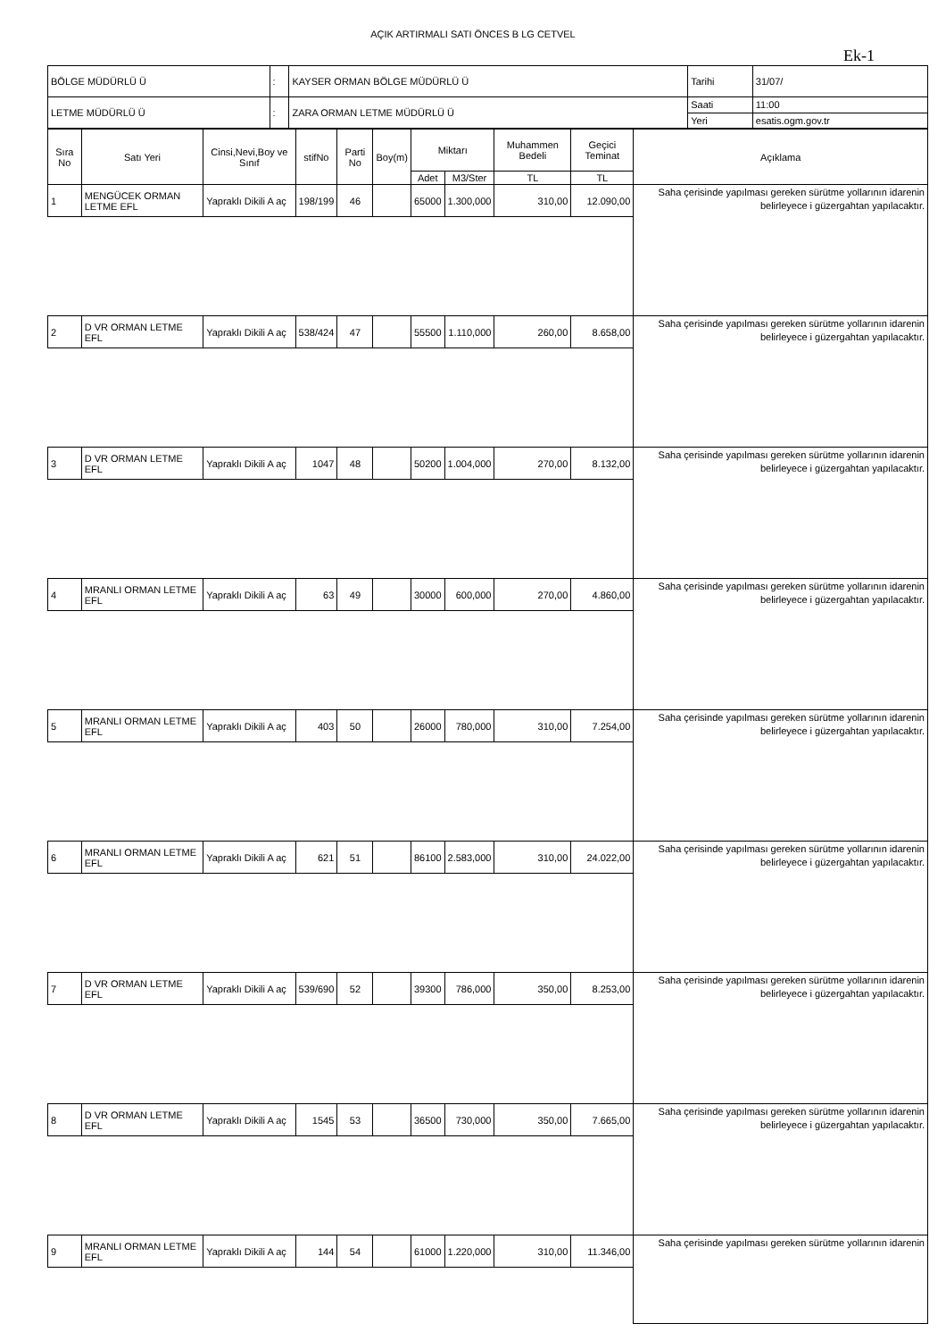AÇIK ARTIRMALI SATI ÖNCES B LG CETVEL
Ek-1
| BÖLGE MÜDÜRLÜ Ü | : | KAYSER ORMAN BÖLGE MÜDÜRLÜ Ü | Tarihi | 31/07/ |
| LETME MÜDÜRLÜ Ü | : | ZARA ORMAN LETME MÜDÜRLÜ Ü | Saati | 11:00 |
| | | | Yeri | esatis.ogm.gov.tr |
| Sıra No | Satı Yeri | Cinsi,Nevi,Boy ve Sınıf | stifNo | Parti No | Boy(m) | Miktarı | | Muhammen Bedeli | Geçici Teminat | Açıklama |
| --- | --- | --- | --- | --- | --- | --- | --- | --- | --- | --- |
| | | | | | | Adet | M3/Ster | TL | TL | |
| 1 | MENGÜCEK ORMAN LETME EFL | Yapraklı Dikili A aç | 198/199 | 46 | | 65000 | 1.300,000 | 310,00 | 12.090,00 | Saha çerisinde yapılması gereken sürütme yollarının idarenin belirleyece i güzergahtan yapılacaktır. |
| 2 | D VR ORMAN LETME EFL | Yapraklı Dikili A aç | 538/424 | 47 | | 55500 | 1.110,000 | 260,00 | 8.658,00 | Saha çerisinde yapılması gereken sürütme yollarının idarenin belirleyece i güzergahtan yapılacaktır. |
| 3 | D VR ORMAN LETME EFL | Yapraklı Dikili A aç | 1047 | 48 | | 50200 | 1.004,000 | 270,00 | 8.132,00 | Saha çerisinde yapılması gereken sürütme yollarının idarenin belirleyece i güzergahtan yapılacaktır. |
| 4 | MRANLI ORMAN LETME EFL | Yapraklı Dikili A aç | 63 | 49 | | 30000 | 600,000 | 270,00 | 4.860,00 | Saha çerisinde yapılması gereken sürütme yollarının idarenin belirleyece i güzergahtan yapılacaktır. |
| 5 | MRANLI ORMAN LETME EFL | Yapraklı Dikili A aç | 403 | 50 | | 26000 | 780,000 | 310,00 | 7.254,00 | Saha çerisinde yapılması gereken sürütme yollarının idarenin belirleyece i güzergahtan yapılacaktır. |
| 6 | MRANLI ORMAN LETME EFL | Yapraklı Dikili A aç | 621 | 51 | | 86100 | 2.583,000 | 310,00 | 24.022,00 | Saha çerisinde yapılması gereken sürütme yollarının idarenin belirleyece i güzergahtan yapılacaktır. |
| 7 | D VR ORMAN LETME EFL | Yapraklı Dikili A aç | 539/690 | 52 | | 39300 | 786,000 | 350,00 | 8.253,00 | Saha çerisinde yapılması gereken sürütme yollarının idarenin belirleyece i güzergahtan yapılacaktır. |
| 8 | D VR ORMAN LETME EFL | Yapraklı Dikili A aç | 1545 | 53 | | 36500 | 730,000 | 350,00 | 7.665,00 | Saha çerisinde yapılması gereken sürütme yollarının idarenin belirleyece i güzergahtan yapılacaktır. |
| 9 | MRANLI ORMAN LETME EFL | Yapraklı Dikili A aç | 144 | 54 | | 61000 | 1.220,000 | 310,00 | 11.346,00 | Saha çerisinde yapılması gereken sürütme yollarının idarenin |